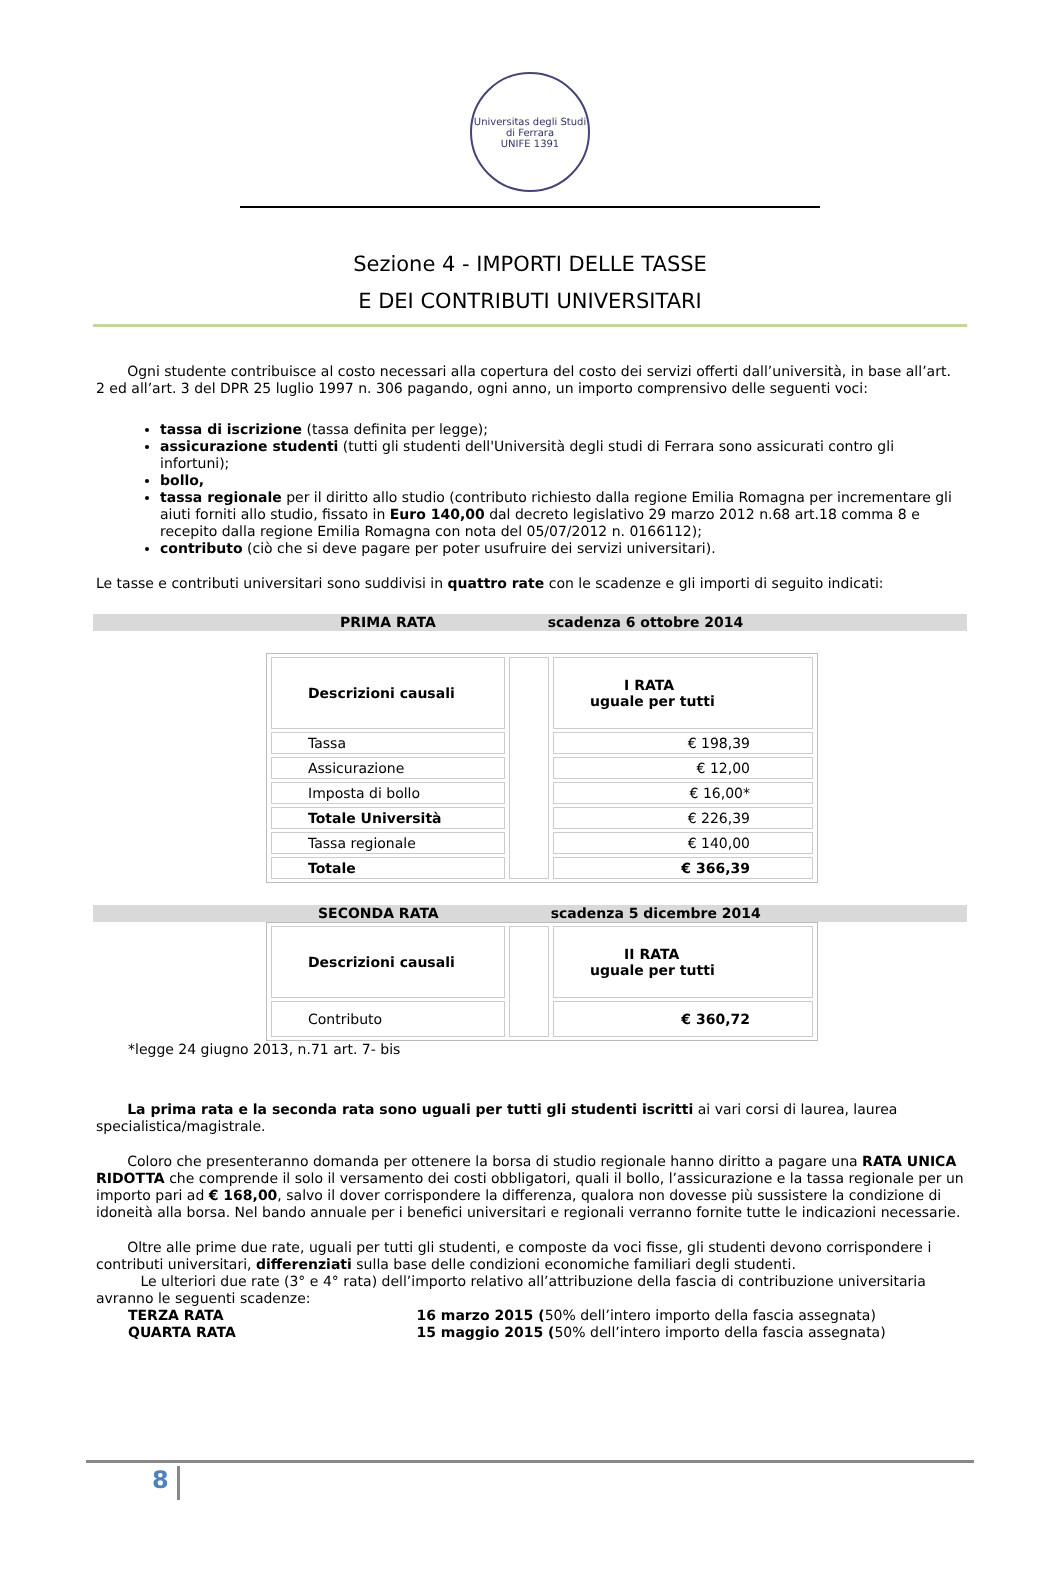Universitas degli Studi di Ferrara
UNIFE 1391
Sezione 4 - IMPORTI DELLE TASSE
E DEI CONTRIBUTI UNIVERSITARI
Ogni studente contribuisce al costo necessari alla copertura del costo dei servizi offerti dall’università, in base all’art. 2 ed all’art. 3 del DPR 25 luglio 1997 n. 306 pagando, ogni anno, un importo comprensivo delle seguenti voci:
tassa di iscrizione (tassa definita per legge);
assicurazione studenti (tutti gli studenti dell'Università degli studi di Ferrara sono assicurati contro gli infortuni);
bollo,
tassa regionale per il diritto allo studio (contributo richiesto dalla regione Emilia Romagna per incrementare gli aiuti forniti allo studio, fissato in Euro 140,00 dal decreto legislativo 29 marzo 2012 n.68 art.18 comma 8 e recepito dalla regione Emilia Romagna con nota del 05/07/2012 n. 0166112);
contributo (ciò che si deve pagare per poter usufruire dei servizi universitari).
Le tasse e contributi universitari sono suddivisi in quattro rate con le scadenze e gli importi di seguito indicati:
PRIMA RATA scadenza 6 ottobre 2014
| Descrizioni causali | | I RATA uguale per tutti |
| Tassa | | € 198,39 |
| Assicurazione | | € 12,00 |
| Imposta di bollo | | € 16,00* |
| Totale Università | | € 226,39 |
| Tassa regionale | | € 140,00 |
| Totale | | € 366,39 |
SECONDA RATA scadenza 5 dicembre 2014
| Descrizioni causali | | II RATA uguale per tutti |
| Contributo | | € 360,72 |
*legge 24 giugno 2013, n.71 art. 7- bis
La prima rata e la seconda rata sono uguali per tutti gli studenti iscritti ai vari corsi di laurea, laurea specialistica/magistrale.
Coloro che presenteranno domanda per ottenere la borsa di studio regionale hanno diritto a pagare una RATA UNICA RIDOTTA che comprende il solo il versamento dei costi obbligatori, quali il bollo, l’assicurazione e la tassa regionale per un importo pari ad € 168,00, salvo il dover corrispondere la differenza, qualora non dovesse più sussistere la condizione di idoneità alla borsa. Nel bando annuale per i benefici universitari e regionali verranno fornite tutte le indicazioni necessarie.
Oltre alle prime due rate, uguali per tutti gli studenti, e composte da voci fisse, gli studenti devono corrispondere i contributi universitari, differenziati sulla base delle condizioni economiche familiari degli studenti.
Le ulteriori due rate (3° e 4° rata) dell’importo relativo all’attribuzione della fascia di contribuzione universitaria avranno le seguenti scadenze:
TERZA RATA 16 marzo 2015 (50% dell’intero importo della fascia assegnata)
QUARTA RATA 15 maggio 2015 (50% dell’intero importo della fascia assegnata)
8